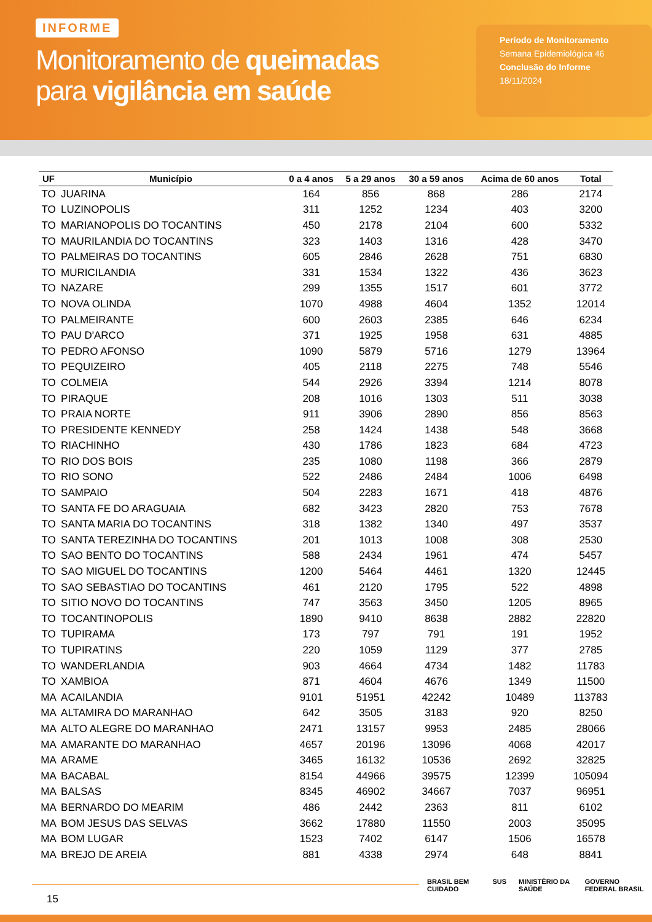INFORME
Monitoramento de queimadas
para vigilância em saúde
Período de Monitoramento
Semana Epidemiológica 46
Conclusão do Informe
18/11/2024
| UF | Município | 0 a 4 anos | 5 a 29 anos | 30 a 59 anos | Acima de 60 anos | Total |
| --- | --- | --- | --- | --- | --- | --- |
| TO | JUARINA | 164 | 856 | 868 | 286 | 2174 |
| TO | LUZINOPOLIS | 311 | 1252 | 1234 | 403 | 3200 |
| TO | MARIANOPOLIS DO TOCANTINS | 450 | 2178 | 2104 | 600 | 5332 |
| TO | MAURILANDIA DO TOCANTINS | 323 | 1403 | 1316 | 428 | 3470 |
| TO | PALMEIRAS DO TOCANTINS | 605 | 2846 | 2628 | 751 | 6830 |
| TO | MURICILANDIA | 331 | 1534 | 1322 | 436 | 3623 |
| TO | NAZARE | 299 | 1355 | 1517 | 601 | 3772 |
| TO | NOVA OLINDA | 1070 | 4988 | 4604 | 1352 | 12014 |
| TO | PALMEIRANTE | 600 | 2603 | 2385 | 646 | 6234 |
| TO | PAU D'ARCO | 371 | 1925 | 1958 | 631 | 4885 |
| TO | PEDRO AFONSO | 1090 | 5879 | 5716 | 1279 | 13964 |
| TO | PEQUIZEIRO | 405 | 2118 | 2275 | 748 | 5546 |
| TO | COLMEIA | 544 | 2926 | 3394 | 1214 | 8078 |
| TO | PIRAQUE | 208 | 1016 | 1303 | 511 | 3038 |
| TO | PRAIA NORTE | 911 | 3906 | 2890 | 856 | 8563 |
| TO | PRESIDENTE KENNEDY | 258 | 1424 | 1438 | 548 | 3668 |
| TO | RIACHINHO | 430 | 1786 | 1823 | 684 | 4723 |
| TO | RIO DOS BOIS | 235 | 1080 | 1198 | 366 | 2879 |
| TO | RIO SONO | 522 | 2486 | 2484 | 1006 | 6498 |
| TO | SAMPAIO | 504 | 2283 | 1671 | 418 | 4876 |
| TO | SANTA FE DO ARAGUAIA | 682 | 3423 | 2820 | 753 | 7678 |
| TO | SANTA MARIA DO TOCANTINS | 318 | 1382 | 1340 | 497 | 3537 |
| TO | SANTA TEREZINHA DO TOCANTINS | 201 | 1013 | 1008 | 308 | 2530 |
| TO | SAO BENTO DO TOCANTINS | 588 | 2434 | 1961 | 474 | 5457 |
| TO | SAO MIGUEL DO TOCANTINS | 1200 | 5464 | 4461 | 1320 | 12445 |
| TO | SAO SEBASTIAO DO TOCANTINS | 461 | 2120 | 1795 | 522 | 4898 |
| TO | SITIO NOVO DO TOCANTINS | 747 | 3563 | 3450 | 1205 | 8965 |
| TO | TOCANTINOPOLIS | 1890 | 9410 | 8638 | 2882 | 22820 |
| TO | TUPIRAMA | 173 | 797 | 791 | 191 | 1952 |
| TO | TUPIRATINS | 220 | 1059 | 1129 | 377 | 2785 |
| TO | WANDERLANDIA | 903 | 4664 | 4734 | 1482 | 11783 |
| TO | XAMBIOA | 871 | 4604 | 4676 | 1349 | 11500 |
| MA | ACAILANDIA | 9101 | 51951 | 42242 | 10489 | 113783 |
| MA | ALTAMIRA DO MARANHAO | 642 | 3505 | 3183 | 920 | 8250 |
| MA | ALTO ALEGRE DO MARANHAO | 2471 | 13157 | 9953 | 2485 | 28066 |
| MA | AMARANTE DO MARANHAO | 4657 | 20196 | 13096 | 4068 | 42017 |
| MA | ARAME | 3465 | 16132 | 10536 | 2692 | 32825 |
| MA | BACABAL | 8154 | 44966 | 39575 | 12399 | 105094 |
| MA | BALSAS | 8345 | 46902 | 34667 | 7037 | 96951 |
| MA | BERNARDO DO MEARIM | 486 | 2442 | 2363 | 811 | 6102 |
| MA | BOM JESUS DAS SELVAS | 3662 | 17880 | 11550 | 2003 | 35095 |
| MA | BOM LUGAR | 1523 | 7402 | 6147 | 1506 | 16578 |
| MA | BREJO DE AREIA | 881 | 4338 | 2974 | 648 | 8841 |
15
BRASIL BEM CUIDADO SUS MINISTÉRIO DA SAÚDE GOVERNO FEDERAL BRASIL